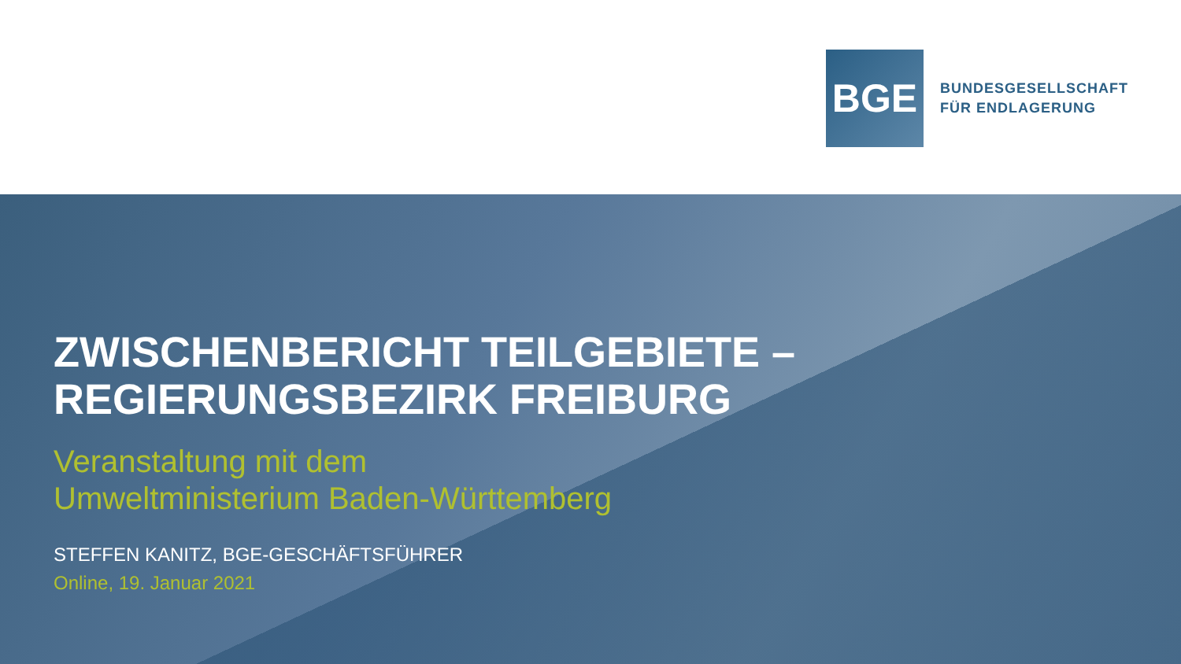BGE
BUNDESGESELLSCHAFT
FÜR ENDLAGERUNG
ZWISCHENBERICHT TEILGEBIETE –
REGIERUNGSBEZIRK FREIBURG
Veranstaltung mit dem
Umweltministerium Baden-Württemberg
STEFFEN KANITZ, BGE-GESCHÄFTSFÜHRER
Online, 19. Januar 2021